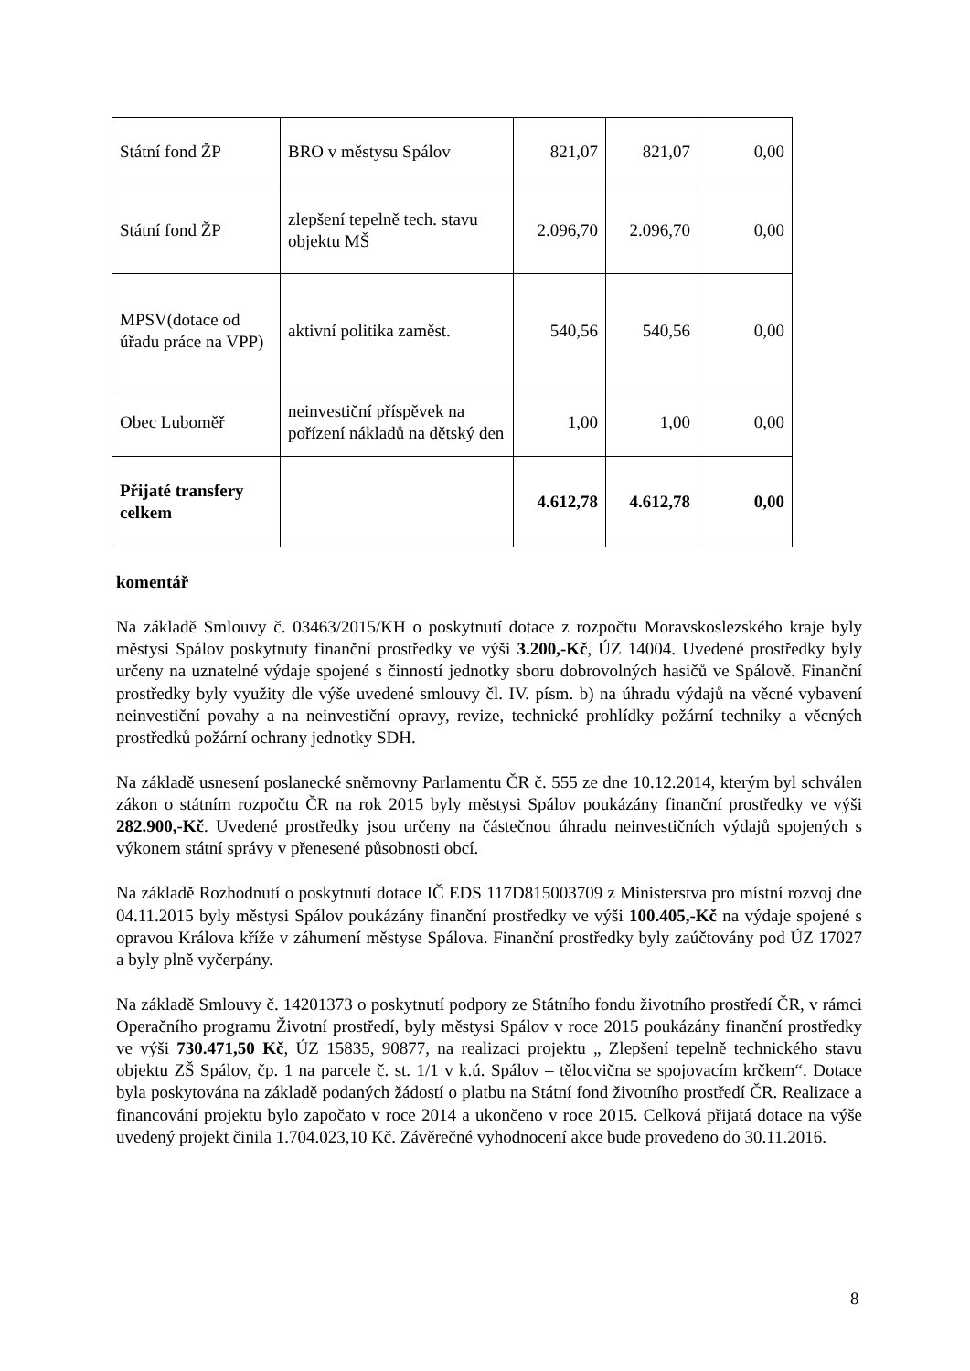| Státní fond ŽP | BRO v městysu Spálov | 821,07 | 821,07 | 0,00 |
| Státní fond ŽP | zlepšení tepelně tech. stavu objektu MŠ | 2.096,70 | 2.096,70 | 0,00 |
| MPSV(dotace od úřadu práce na VPP) | aktivní politika zaměst. | 540,56 | 540,56 | 0,00 |
| Obec Luboměř | neinvestiční příspěvek na pořízení nákladů na dětský den | 1,00 | 1,00 | 0,00 |
| Přijaté transfery celkem | | 4.612,78 | 4.612,78 | 0,00 |
komentář
Na základě Smlouvy č. 03463/2015/KH o poskytnutí dotace z rozpočtu Moravskoslezského kraje byly městysi Spálov poskytnuty finanční prostředky ve výši 3.200,-Kč, ÚZ 14004. Uvedené prostředky byly určeny na uznatelné výdaje spojené s činností jednotky sboru dobrovolných hasičů ve Spálově. Finanční prostředky byly využity dle výše uvedené smlouvy čl. IV. písm. b) na úhradu výdajů na věcné vybavení neinvestiční povahy a na neinvestiční opravy, revize, technické prohlídky požární techniky a věcných prostředků požární ochrany jednotky SDH.
Na základě usnesení poslanecké sněmovny Parlamentu ČR č. 555 ze dne 10.12.2014, kterým byl schválen zákon o státním rozpočtu ČR na rok 2015 byly městysi Spálov poukázány finanční prostředky ve výši 282.900,-Kč. Uvedené prostředky jsou určeny na částečnou úhradu neinvestičních výdajů spojených s výkonem státní správy v přenesené působnosti obcí.
Na základě Rozhodnutí o poskytnutí dotace IČ EDS 117D815003709 z Ministerstva pro místní rozvoj dne 04.11.2015 byly městysi Spálov poukázány finanční prostředky ve výši 100.405,-Kč na výdaje spojené s opravou Králova kříže v záhumení městyse Spálova. Finanční prostředky byly zaúčtovány pod ÚZ 17027 a byly plně vyčerpány.
Na základě Smlouvy č. 14201373 o poskytnutí podpory ze Státního fondu životního prostředí ČR, v rámci Operačního programu Životní prostředí, byly městysi Spálov v roce 2015 poukázány finanční prostředky ve výši 730.471,50 Kč, ÚZ 15835, 90877, na realizaci projektu „ Zlepšení tepelně technického stavu objektu ZŠ Spálov, čp. 1 na parcele č. st. 1/1 v k.ú. Spálov – tělocvična se spojovacím krčkem“. Dotace byla poskytována na základě podaných žádostí o platbu na Státní fond životního prostředí ČR. Realizace a financování projektu bylo započato v roce 2014 a ukončeno v roce 2015. Celková přijatá dotace na výše uvedený projekt činila 1.704.023,10 Kč. Závěrečné vyhodnocení akce bude provedeno do 30.11.2016.
8